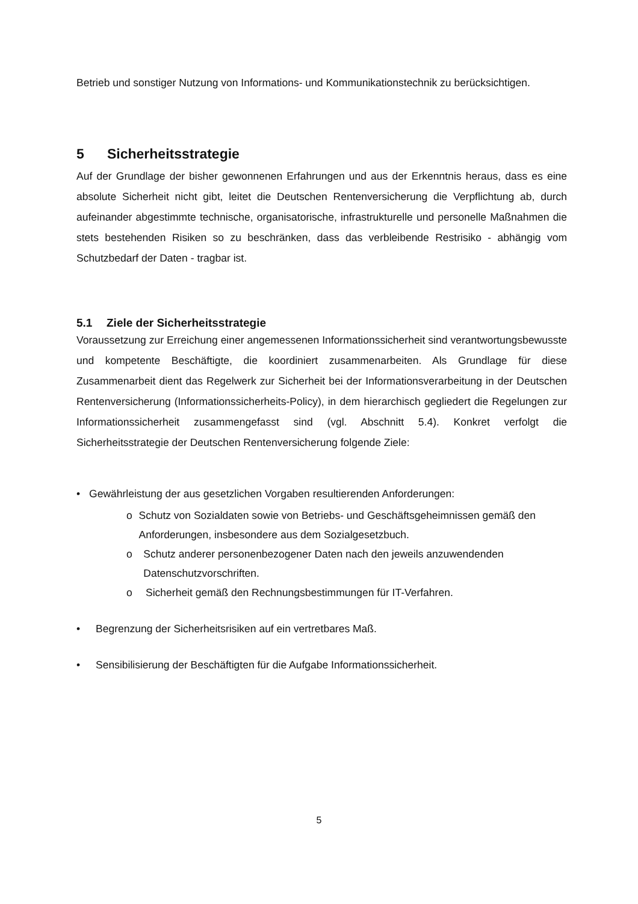Betrieb und sonstiger Nutzung von Informations- und Kommunikationstechnik zu berücksichtigen.
5 Sicherheitsstrategie
Auf der Grundlage der bisher gewonnenen Erfahrungen und aus der Erkenntnis heraus, dass es eine absolute Sicherheit nicht gibt, leitet die Deutschen Rentenversicherung die Verpflichtung ab, durch aufeinander abgestimmte technische, organisatorische, infrastrukturelle und personelle Maßnahmen die stets bestehenden Risiken so zu beschränken, dass das verbleibende Restrisiko - abhängig vom Schutzbedarf der Daten - tragbar ist.
5.1 Ziele der Sicherheitsstrategie
Voraussetzung zur Erreichung einer angemessenen Informationssicherheit sind verantwortungsbewusste und kompetente Beschäftigte, die koordiniert zusammenarbeiten. Als Grundlage für diese Zusammenarbeit dient das Regelwerk zur Sicherheit bei der Informationsverarbeitung in der Deutschen Rentenversicherung (Informationssicherheits-Policy), in dem hierarchisch gegliedert die Regelungen zur Informationssicherheit zusammengefasst sind (vgl. Abschnitt 5.4). Konkret verfolgt die Sicherheitsstrategie der Deutschen Rentenversicherung folgende Ziele:
• Gewährleistung der aus gesetzlichen Vorgaben resultierenden Anforderungen:
o Schutz von Sozialdaten sowie von Betriebs- und Geschäftsgeheimnissen gemäß den Anforderungen, insbesondere aus dem Sozialgesetzbuch.
o Schutz anderer personenbezogener Daten nach den jeweils anzuwendenden Datenschutzvorschriften.
o Sicherheit gemäß den Rechnungsbestimmungen für IT-Verfahren.
• Begrenzung der Sicherheitsrisiken auf ein vertretbares Maß.
• Sensibilisierung der Beschäftigten für die Aufgabe Informationssicherheit.
5